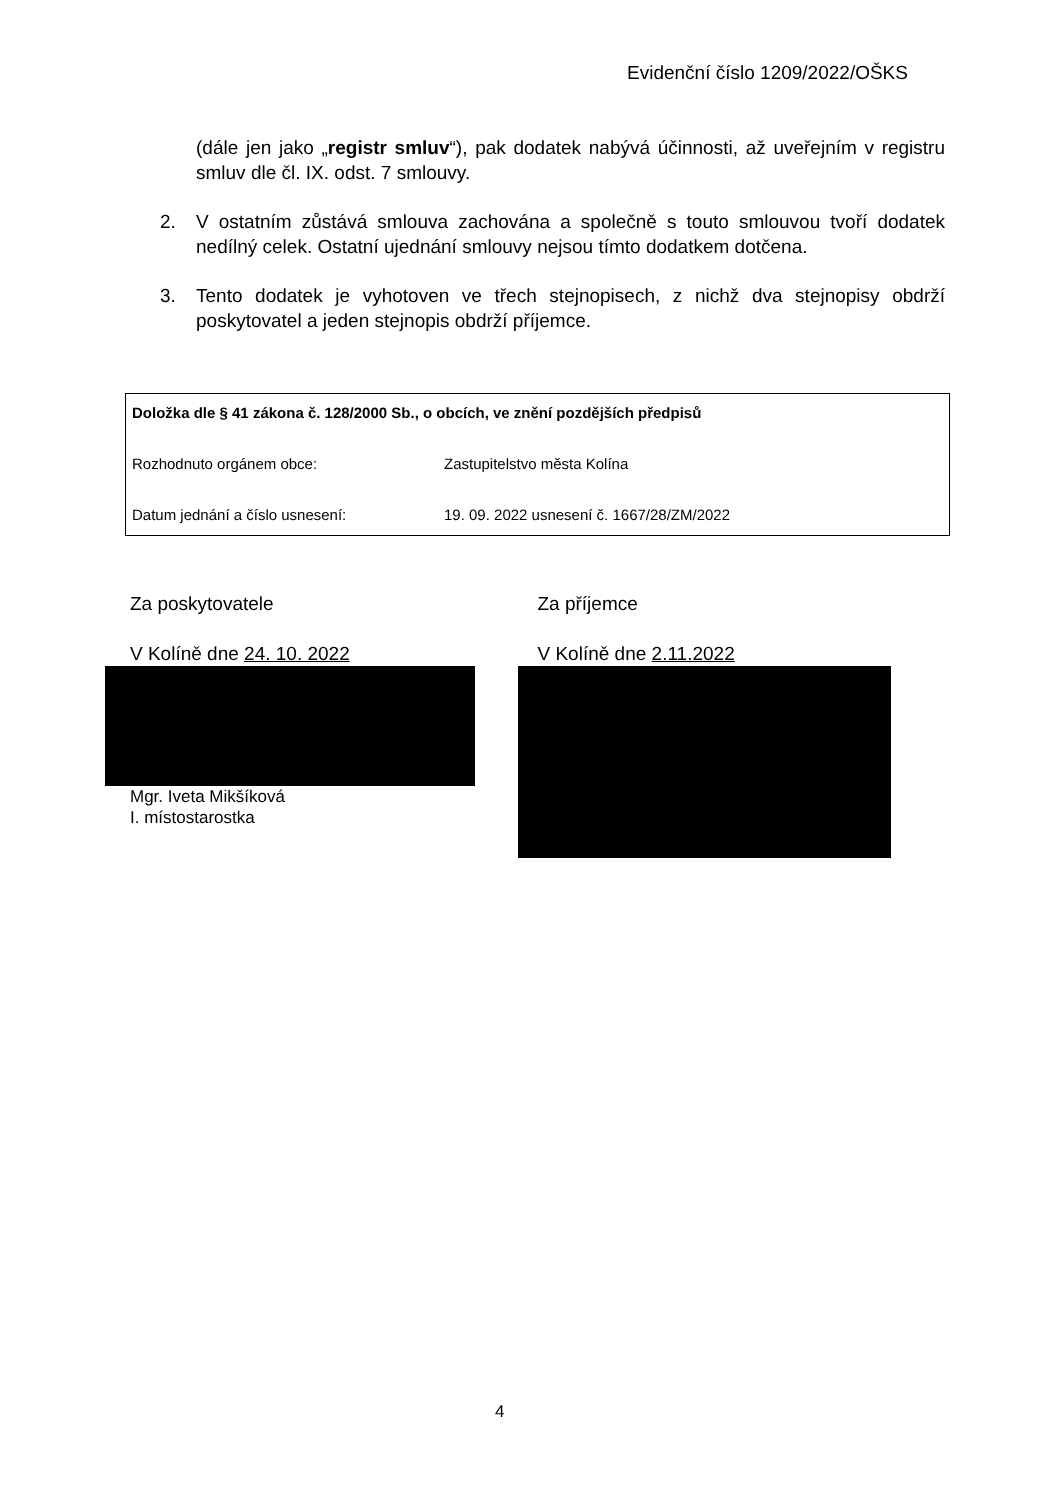Evidenční číslo 1209/2022/OŠKS
(dále jen jako „registr smluv“), pak dodatek nabývá účinnosti, až uveřejním v registru smluv dle čl. IX. odst. 7 smlouvy.
2. V ostatním zůstává smlouva zachována a společně s touto smlouvou tvoří dodatek nedílný celek. Ostatní ujednání smlouvy nejsou tímto dodatkem dotčena.
3. Tento dodatek je vyhotoven ve třech stejnopisech, z nichž dva stejnopisy obdrží poskytovatel a jeden stejnopis obdrží příjemce.
| Doložka dle § 41 zákona č. 128/2000 Sb., o obcích, ve znění pozdějších předpisů | |
| Rozhodnuto orgánem obce: | Zastupitelstvo města Kolína |
| Datum jednání a číslo usnesení: | 19. 09. 2022 usnesení č. 1667/28/ZM/2022 |
Za poskytovatele
V Kolíně dne 24. 10. 2022
Mgr. Iveta Mikšíková
I. místostarostka
Za příjemce
V Kolíně dne 2.11.2022
4